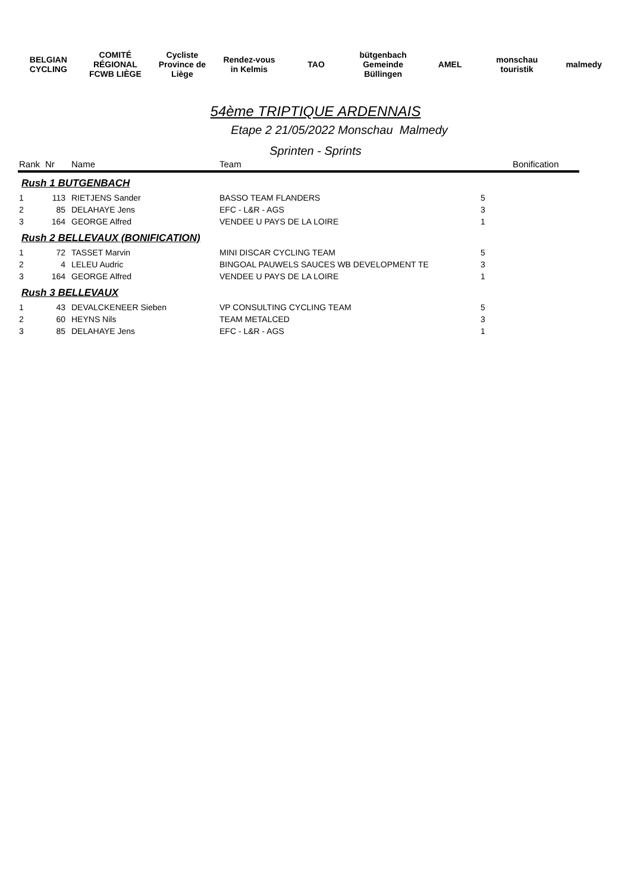BELGIAN CYCLING COMITÉ RÉGIONAL FCWB LIÈGE Cycliste Province de Liège Rendez-vous in Kelmis TAO bütgenbach Gemeinde Büllingen AMEL monschau touristik malmedy
54ème TRIPTIQUE ARDENNAIS
Etape 2 21/05/2022 Monschau Malmedy
Sprinten - Sprints
| Rank | Nr | Name | Team | | Bonification |
| --- | --- | --- | --- | --- | --- |
| Rush 1 BUTGENBACH | | | | | |
| 1 | 113 | RIETJENS Sander | BASSO TEAM FLANDERS | 5 | |
| 2 | 85 | DELAHAYE Jens | EFC - L&R - AGS | 3 | |
| 3 | 164 | GEORGE Alfred | VENDEE U PAYS DE LA LOIRE | 1 | |
| Rush 2 BELLEVAUX (BONIFICATION) | | | | | |
| 1 | 72 | TASSET Marvin | MINI DISCAR CYCLING TEAM | 5 | |
| 2 | 4 | LELEU Audric | BINGOAL PAUWELS SAUCES WB DEVELOPMENT TE | 3 | |
| 3 | 164 | GEORGE Alfred | VENDEE U PAYS DE LA LOIRE | 1 | |
| Rush 3 BELLEVAUX | | | | | |
| 1 | 43 | DEVALCKENEER Sieben | VP CONSULTING CYCLING TEAM | 5 | |
| 2 | 60 | HEYNS Nils | TEAM METALCED | 3 | |
| 3 | 85 | DELAHAYE Jens | EFC - L&R - AGS | 1 | |